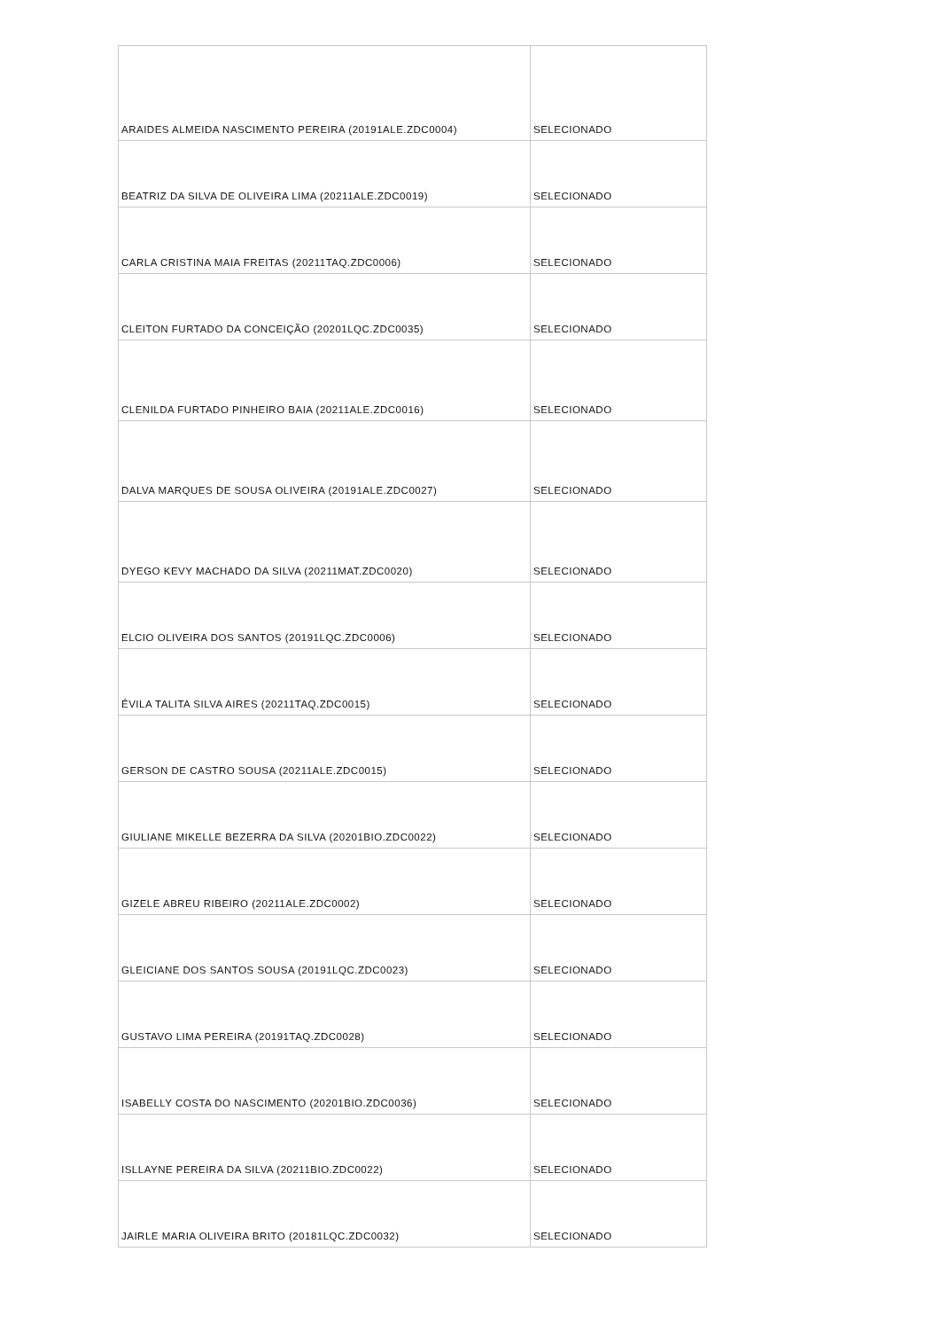| ARAIDES ALMEIDA NASCIMENTO PEREIRA (20191ALE.ZDC0004) | SELECIONADO |
| BEATRIZ DA SILVA DE OLIVEIRA LIMA (20211ALE.ZDC0019) | SELECIONADO |
| CARLA CRISTINA MAIA FREITAS (20211TAQ.ZDC0006) | SELECIONADO |
| CLEITON FURTADO DA CONCEIÇÃO (20201LQC.ZDC0035) | SELECIONADO |
| CLENILDA FURTADO PINHEIRO BAIA (20211ALE.ZDC0016) | SELECIONADO |
| DALVA MARQUES DE SOUSA OLIVEIRA (20191ALE.ZDC0027) | SELECIONADO |
| DYEGO KEVY MACHADO DA SILVA (20211MAT.ZDC0020) | SELECIONADO |
| ELCIO OLIVEIRA DOS SANTOS (20191LQC.ZDC0006) | SELECIONADO |
| ÉVILA TALITA SILVA AIRES (20211TAQ.ZDC0015) | SELECIONADO |
| GERSON DE CASTRO SOUSA (20211ALE.ZDC0015) | SELECIONADO |
| GIULIANE MIKELLE BEZERRA DA SILVA (20201BIO.ZDC0022) | SELECIONADO |
| GIZELE ABREU RIBEIRO (20211ALE.ZDC0002) | SELECIONADO |
| GLEICIANE DOS SANTOS SOUSA (20191LQC.ZDC0023) | SELECIONADO |
| GUSTAVO LIMA PEREIRA (20191TAQ.ZDC0028) | SELECIONADO |
| ISABELLY COSTA DO NASCIMENTO (20201BIO.ZDC0036) | SELECIONADO |
| ISLLAYNE PEREIRA DA SILVA (20211BIO.ZDC0022) | SELECIONADO |
| JAIRLE MARIA OLIVEIRA BRITO (20181LQC.ZDC0032) | SELECIONADO |